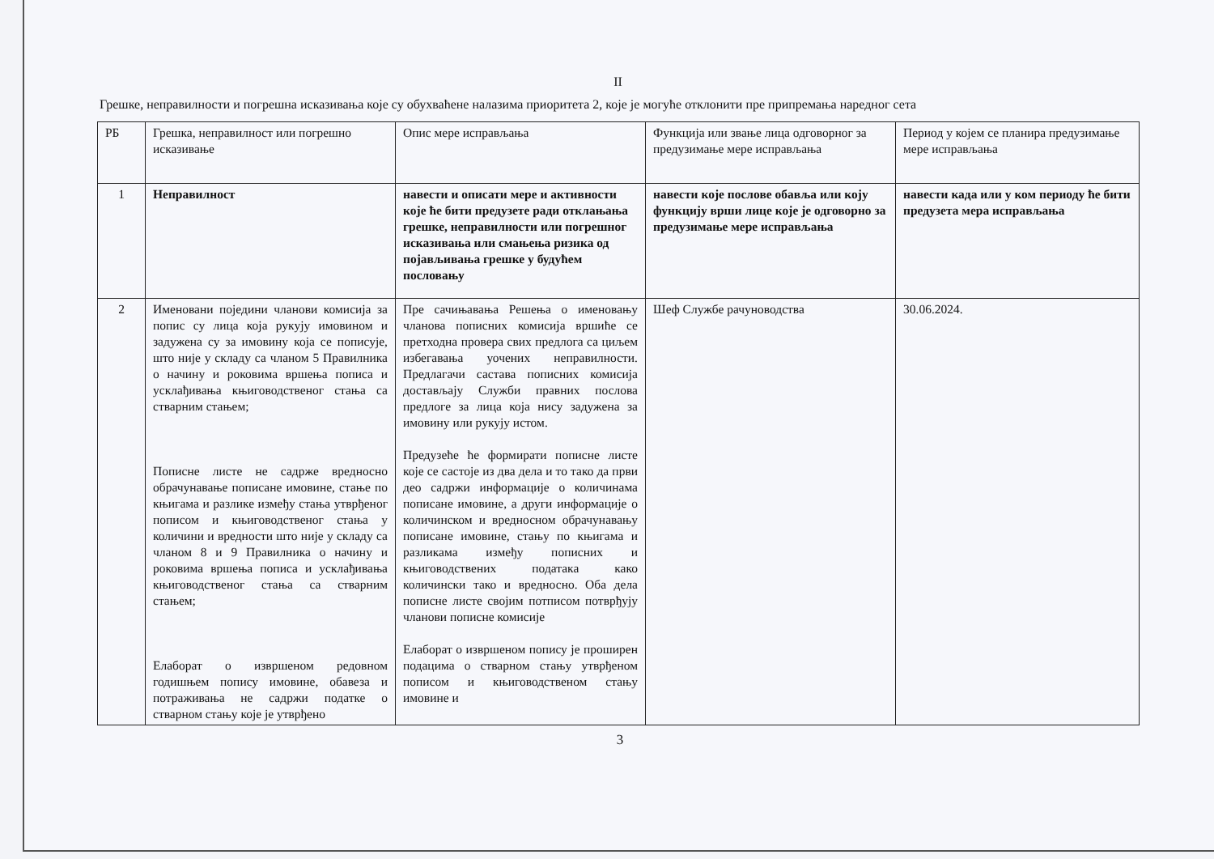II
Грешке, неправилности и погрешна исказивања које су обухваћене налазима приоритета 2, које је могуће отклонити пре припремања наредног сета
| РБ | Грешка, неправилност или погрешно исказивање | Опис мере исправљања | Функција или звање лица одговорног за предузимање мере исправљања | Период у којем се планира предузимање мере исправљања |
| 1 | Неправилност | навести и описати мере и активности које ће бити предузете ради отклањања грешке, неправилности или погрешног исказивања или смањења ризика од појављивања грешке у будућем пословању | навести које послове обавља или коју функцију врши лице које је одговорно за предузимање мере исправљања | навести када или у ком периоду ће бити предузета мера исправљања |
| 2 | Именовани поједини чланови комисија за попис су лица која рукују имовином и задужена су за имовину која се пописује, што није у складу са чланом 5 Правилника о начину и роковима вршења пописа и усклађивања књиговодственог стања са стварним стањем; Пописне листе не садрже вредносно обрачунавање пописане имовине, стање по књигама и разлике између стања утврђеног пописом и књиговодственог стања у количини и вредности што није у складу са чланом 8 и 9 Правилника о начину и роковима вршења пописа и усклађивања књиговодственог стања са стварним стањем; Елаборат о извршеном редовном годишњем попису имовине, обавеза и потраживања не садржи податке о стварном стању које је утврђено | Пре сачињавања Решења о именовању чланова пописних комисија вршиће се претходна провера свих предлога са циљем избегавања уочених неправилности. Предлагачи састава пописних комисија достављају Служби правних послова предлоге за лица која нису задужена за имовину или рукују истом. Предузеће ће формирати пописне листе које се састоје из два дела и то тако да први део садржи информације о количинама пописане имовине, а други информације о количинском и вредносном обрачунавању пописане имовине, стању по књигама и разликама између пописних и књиговодствених података како количински тако и вредносно. Оба дела пописне листе својим потписом потврђују чланови пописне комисије Елаборат о извршеном попису је проширен подацима о стварном стању утврђеном пописом и књиговодственом стању имовине и | Шеф Службе рачуноводства | 30.06.2024. |
3